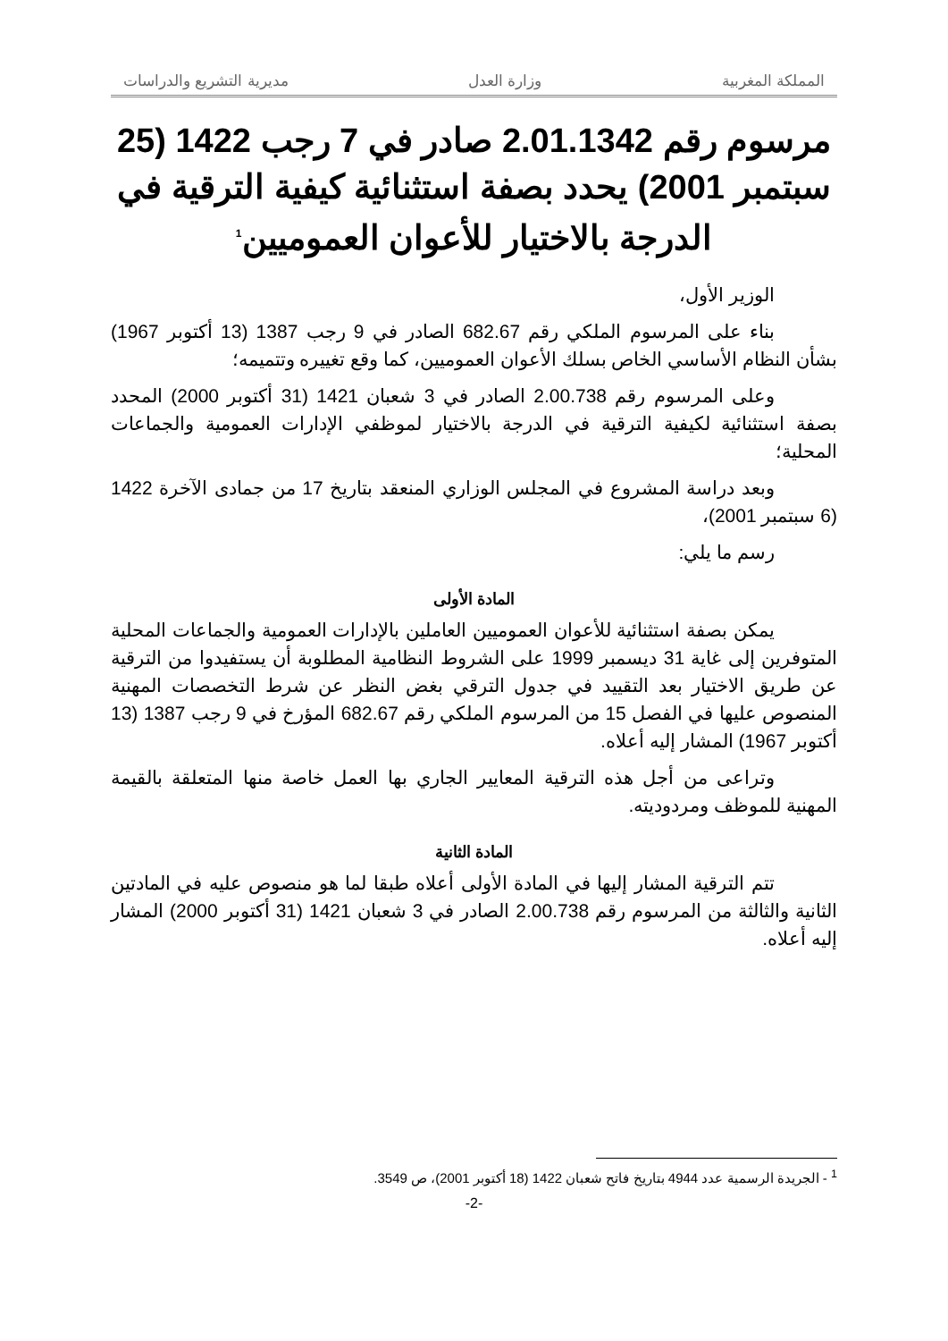المملكة المغربية وزارة العدل مديرية التشريع والدراسات
مرسوم رقم 2.01.1342 صادر في 7 رجب 1422 (25 سبتمبر 2001) يحدد بصفة استثنائية كيفية الترقية في الدرجة بالاختيار للأعوان العموميين<sup>1</sup>
الوزير الأول،
بناء على المرسوم الملكي رقم 682.67 الصادر في 9 رجب 1387 (13 أكتوبر 1967) بشأن النظام الأساسي الخاص بسلك الأعوان العموميين، كما وقع تغييره وتتميمه؛
وعلى المرسوم رقم 2.00.738 الصادر في 3 شعبان 1421 (31 أكتوبر 2000) المحدد بصفة استثنائية لكيفية الترقية في الدرجة بالاختيار لموظفي الإدارات العمومية والجماعات المحلية؛
وبعد دراسة المشروع في المجلس الوزاري المنعقد بتاريخ 17 من جمادى الآخرة 1422 (6 سبتمبر 2001)،
رسم ما يلي:
المادة الأولى
يمكن بصفة استثنائية للأعوان العموميين العاملين بالإدارات العمومية والجماعات المحلية المتوفرين إلى غاية 31 ديسمبر 1999 على الشروط النظامية المطلوبة أن يستفيدوا من الترقية عن طريق الاختيار بعد التقييد في جدول الترقي بغض النظر عن شرط التخصصات المهنية المنصوص عليها في الفصل 15 من المرسوم الملكي رقم 682.67 المؤرخ في 9 رجب 1387 (13 أكتوبر 1967) المشار إليه أعلاه.
وتراعى من أجل هذه الترقية المعايير الجاري بها العمل خاصة منها المتعلقة بالقيمة المهنية للموظف ومردوديته.
المادة الثانية
تتم الترقية المشار إليها في المادة الأولى أعلاه طبقا لما هو منصوص عليه في المادتين الثانية والثالثة من المرسوم رقم 2.00.738 الصادر في 3 شعبان 1421 (31 أكتوبر 2000) المشار إليه أعلاه.
<sup>1</sup> - الجريدة الرسمية عدد 4944 بتاريخ فاتح شعبان 1422 (18 أكتوبر 2001)، ص 3549.
-2-